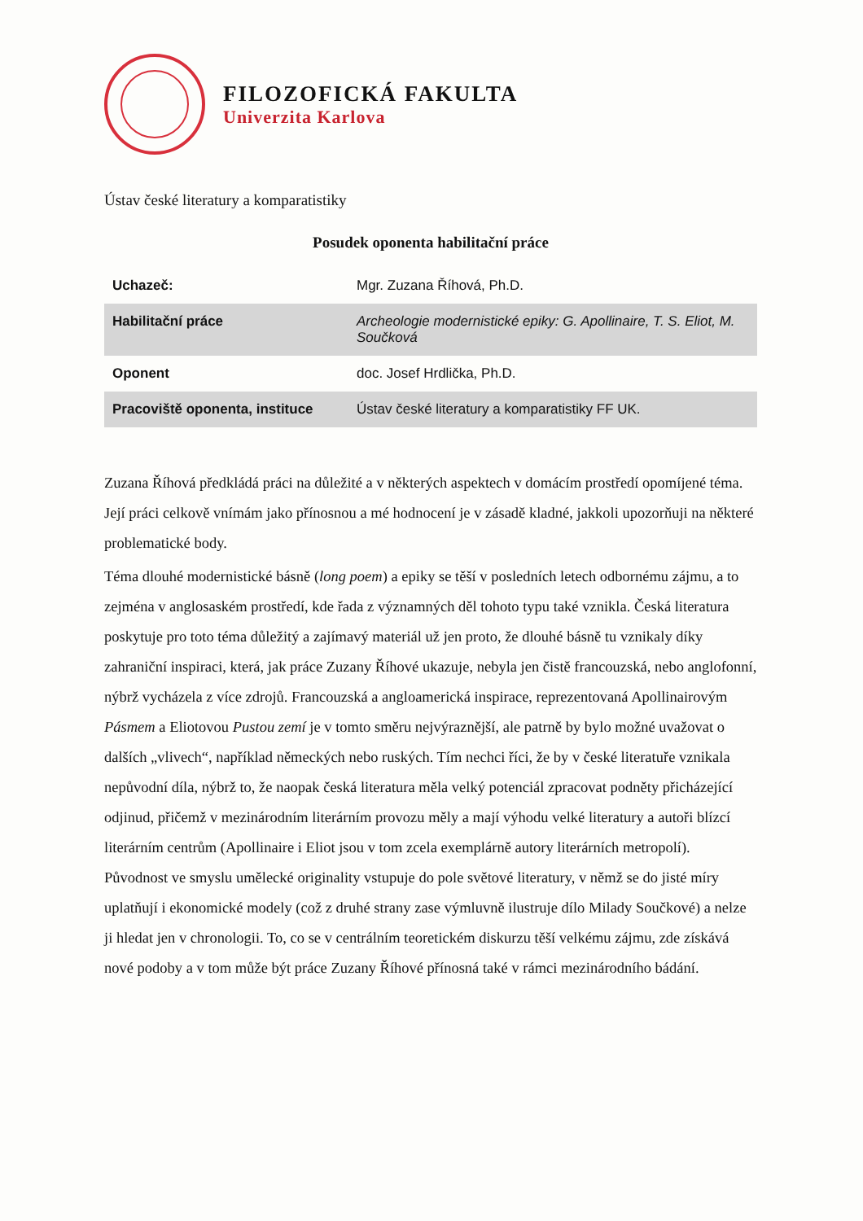FILOZOFICKÁ FAKULTA
Univerzita Karlova
Ústav české literatury a komparatistiky
Posudek oponenta habilitační práce
| Uchazeč: | Mgr. Zuzana Říhová, Ph.D. |
| Habilitační práce | Archeologie modernistické epiky: G. Apollinaire, T. S. Eliot, M. Součková |
| Oponent | doc. Josef Hrdlička, Ph.D. |
| Pracoviště oponenta, instituce | Ústav české literatury a komparatistiky FF UK. |
Zuzana Říhová předkládá práci na důležité a v některých aspektech v domácím prostředí opomíjené téma. Její práci celkově vnímám jako přínosnou a mé hodnocení je v zásadě kladné, jakkoli upozorňuji na některé problematické body.
Téma dlouhé modernistické básně (long poem) a epiky se těší v posledních letech odbornému zájmu, a to zejména v anglosaském prostředí, kde řada z významných děl tohoto typu také vznikla. Česká literatura poskytuje pro toto téma důležitý a zajímavý materiál už jen proto, že dlouhé básně tu vznikaly díky zahraniční inspiraci, která, jak práce Zuzany Říhové ukazuje, nebyla jen čistě francouzská, nebo anglofonní, nýbrž vycházela z více zdrojů. Francouzská a angloamerická inspirace, reprezentovaná Apollinairovým Pásmem a Eliotovou Pustou zemí je v tomto směru nejvýraznější, ale patrně by bylo možné uvažovat o dalších „vlivech“, například německých nebo ruských. Tím nechci říci, že by v české literatuře vznikala nepůvodní díla, nýbrž to, že naopak česká literatura měla velký potenciál zpracovat podněty přicházející odjinud, přičemž v mezinárodním literárním provozu měly a mají výhodu velké literatury a autoři blízcí literárním centrům (Apollinaire i Eliot jsou v tom zcela exemplárně autory literárních metropolí). Původnost ve smyslu umělecké originality vstupuje do pole světové literatury, v němž se do jisté míry uplatňují i ekonomické modely (což z druhé strany zase výmluvně ilustruje dílo Milady Součkové) a nelze ji hledat jen v chronologii. To, co se v centrálním teoretickém diskurzu těší velkému zájmu, zde získává nové podoby a v tom může být práce Zuzany Říhové přínosná také v rámci mezinárodního bádání.